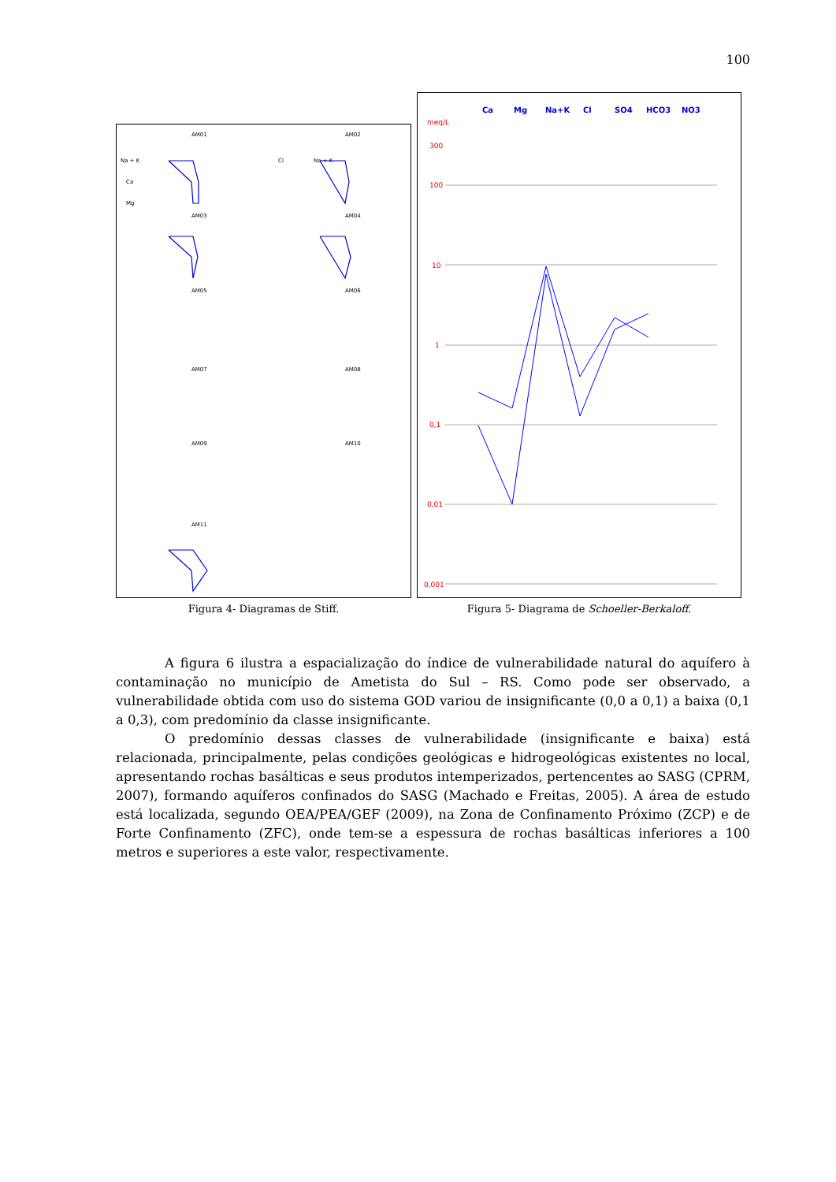100
Na + K
Ca
Mg
Na + K
Cl
AM01
AM02
AM03
AM04
AM05
AM06
AM07
AM08
AM09
AM10
AM11
Figura 4- Diagramas de Stiff.
Ca
Mg
Na+K
Cl
SO4
HCO3
NO3
meq/L
300
100
10
1
0,1
0,01
0,001
Figura 5- Diagrama de Schoeller-Berkaloff.
A figura 6 ilustra a espacialização do índice de vulnerabilidade natural do aquífero à contaminação no município de Ametista do Sul – RS. Como pode ser observado, a vulnerabilidade obtida com uso do sistema GOD variou de insignificante (0,0 a 0,1) a baixa (0,1 a 0,3), com predomínio da classe insignificante.
O predomínio dessas classes de vulnerabilidade (insignificante e baixa) está relacionada, principalmente, pelas condições geológicas e hidrogeológicas existentes no local, apresentando rochas basálticas e seus produtos intemperizados, pertencentes ao SASG (CPRM, 2007), formando aquíferos confinados do SASG (Machado e Freitas, 2005). A área de estudo está localizada, segundo OEA/PEA/GEF (2009), na Zona de Confinamento Próximo (ZCP) e de Forte Confinamento (ZFC), onde tem-se a espessura de rochas basálticas inferiores a 100 metros e superiores a este valor, respectivamente.